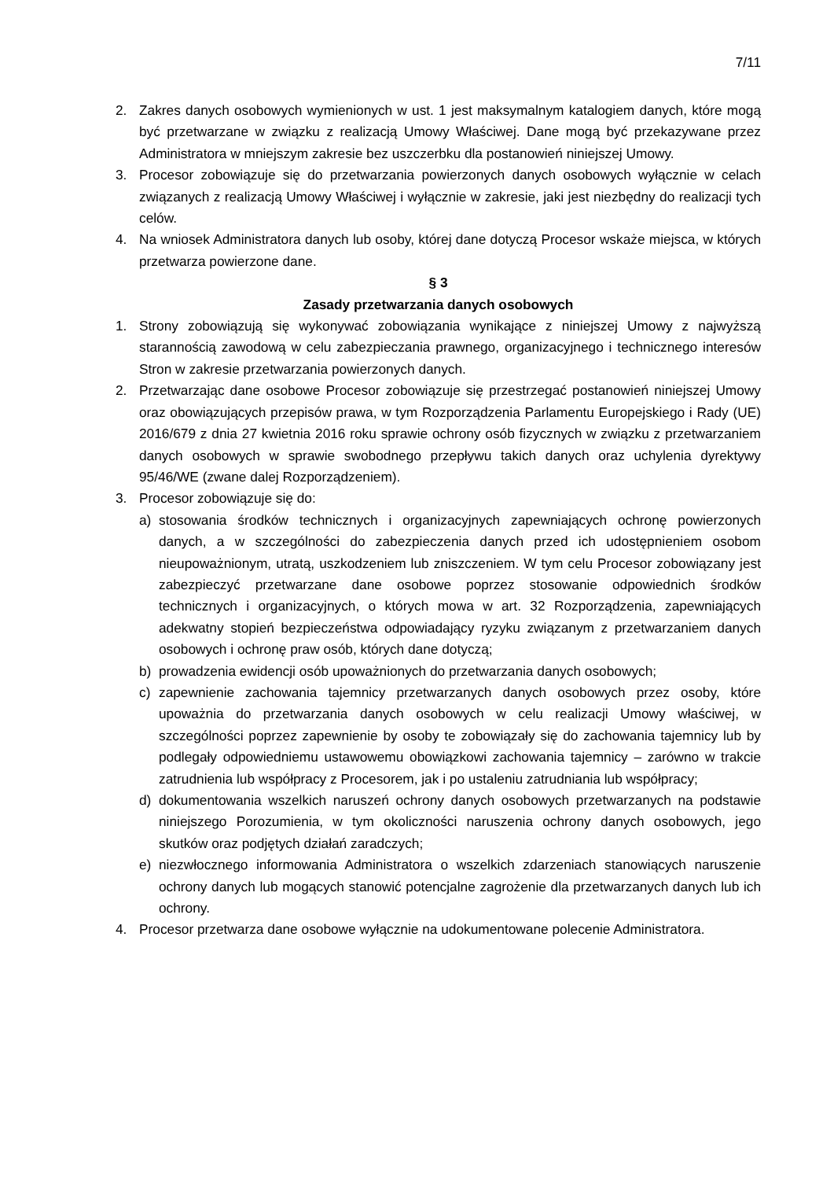7/11
2. Zakres danych osobowych wymienionych w ust. 1 jest maksymalnym katalogiem danych, które mogą być przetwarzane w związku z realizacją Umowy Właściwej. Dane mogą być przekazywane przez Administratora w mniejszym zakresie bez uszczerbku dla postanowień niniejszej Umowy.
3. Procesor zobowiązuje się do przetwarzania powierzonych danych osobowych wyłącznie w celach związanych z realizacją Umowy Właściwej i wyłącznie w zakresie, jaki jest niezbędny do realizacji tych celów.
4. Na wniosek Administratora danych lub osoby, której dane dotyczą Procesor wskaże miejsca, w których przetwarza powierzone dane.
§ 3
Zasady przetwarzania danych osobowych
1. Strony zobowiązują się wykonywać zobowiązania wynikające z niniejszej Umowy z najwyższą starannością zawodową w celu zabezpieczania prawnego, organizacyjnego i technicznego interesów Stron w zakresie przetwarzania powierzonych danych.
2. Przetwarzając dane osobowe Procesor zobowiązuje się przestrzegać postanowień niniejszej Umowy oraz obowiązujących przepisów prawa, w tym Rozporządzenia Parlamentu Europejskiego i Rady (UE) 2016/679 z dnia 27 kwietnia 2016 roku sprawie ochrony osób fizycznych w związku z przetwarzaniem danych osobowych w sprawie swobodnego przepływu takich danych oraz uchylenia dyrektywy 95/46/WE (zwane dalej Rozporządzeniem).
3. Procesor zobowiązuje się do:
a) stosowania środków technicznych i organizacyjnych zapewniających ochronę powierzonych danych, a w szczególności do zabezpieczenia danych przed ich udostępnieniem osobom nieupoważnionym, utratą, uszkodzeniem lub zniszczeniem. W tym celu Procesor zobowiązany jest zabezpieczyć przetwarzane dane osobowe poprzez stosowanie odpowiednich środków technicznych i organizacyjnych, o których mowa w art. 32 Rozporządzenia, zapewniających adekwatny stopień bezpieczeństwa odpowiadający ryzyku związanym z przetwarzaniem danych osobowych i ochronę praw osób, których dane dotyczą;
b) prowadzenia ewidencji osób upoważnionych do przetwarzania danych osobowych;
c) zapewnienie zachowania tajemnicy przetwarzanych danych osobowych przez osoby, które upoważnia do przetwarzania danych osobowych w celu realizacji Umowy właściwej, w szczególności poprzez zapewnienie by osoby te zobowiązały się do zachowania tajemnicy lub by podlegały odpowiedniemu ustawowemu obowiązkowi zachowania tajemnicy – zarówno w trakcie zatrudnienia lub współpracy z Procesorem, jak i po ustaleniu zatrudniania lub współpracy;
d) dokumentowania wszelkich naruszeń ochrony danych osobowych przetwarzanych na podstawie niniejszego Porozumienia, w tym okoliczności naruszenia ochrony danych osobowych, jego skutków oraz podjętych działań zaradczych;
e) niezwłocznego informowania Administratora o wszelkich zdarzeniach stanowiących naruszenie ochrony danych lub mogących stanowić potencjalne zagrożenie dla przetwarzanych danych lub ich ochrony.
4. Procesor przetwarza dane osobowe wyłącznie na udokumentowane polecenie Administratora.